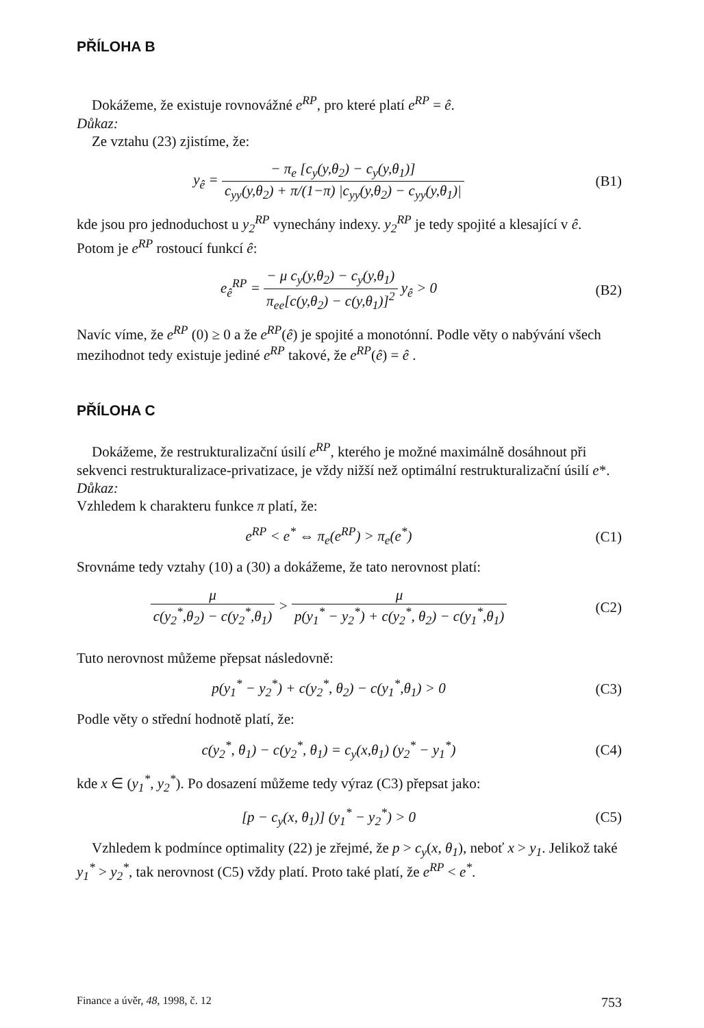PŘÍLOHA B
Dokážeme, že existuje rovnovážné e<sup>RP</sup>, pro které platí e<sup>RP</sup> = ê.
Důkaz:
Ze vztahu (23) zjistíme, že:
y<sub>ê</sub> = − π<sub>e</sub> [c<sub>y</sub>(y,θ<sub>2</sub>) − c<sub>y</sub>(y,θ<sub>1</sub>)] c<sub>yy</sub>(y,θ<sub>2</sub>) + π/(1−π) |c<sub>yy</sub>(y,θ<sub>2</sub>) − c<sub>yy</sub>(y,θ<sub>1</sub>)|
(B1)
kde jsou pro jednoduchost u y<sub>2</sub><sup>RP</sup> vynechány indexy. y<sub>2</sub><sup>RP</sup> je tedy spojité a klesající v ê. Potom je e<sup>RP</sup> rostoucí funkcí ê:
e<sub>ê</sub><sup>RP</sup> = − μ c<sub>y</sub>(y,θ<sub>2</sub>) − c<sub>y</sub>(y,θ<sub>1</sub>) π<sub>ee</sub>[c(y,θ<sub>2</sub>) − c(y,θ<sub>1</sub>)]<sup>2</sup> y<sub>ê</sub> > 0
(B2)
Navíc víme, že e<sup>RP</sup> (0) ≥ 0 a že e<sup>RP</sup>(ê) je spojité a monotónní. Podle věty o nabývání všech mezihodnot tedy existuje jediné e<sup>RP</sup> takové, že e<sup>RP</sup>(ê) = ê .
PŘÍLOHA C
Dokážeme, že restrukturalizační úsilí e<sup>RP</sup>, kterého je možné maximálně dosáhnout při sekvenci restrukturalizace-privatizace, je vždy nižší než optimální restrukturalizační úsilí e*.
Důkaz:
Vzhledem k charakteru funkce π platí, že:
e<sup>RP</sup> < e<sup>*</sup> ⇔ π<sub>e</sub>(e<sup>RP</sup>) > π<sub>e</sub>(e<sup>*</sup>) (C1)
Srovnáme tedy vztahy (10) a (30) a dokážeme, že tato nerovnost platí:
μ c(y<sub>2</sub><sup>*</sup>,θ<sub>2</sub>) − c(y<sub>2</sub><sup>*</sup>,θ<sub>1</sub>) > μ p(y<sub>1</sub><sup>*</sup> − y<sub>2</sub><sup>*</sup>) + c(y<sub>2</sub><sup>*</sup>, θ<sub>2</sub>) − c(y<sub>1</sub><sup>*</sup>,θ<sub>1</sub>)
(C2)
Tuto nerovnost můžeme přepsat následovně:
p(y<sub>1</sub><sup>*</sup> − y<sub>2</sub><sup>*</sup>) + c(y<sub>2</sub><sup>*</sup>, θ<sub>2</sub>) − c(y<sub>1</sub><sup>*</sup>,θ<sub>1</sub>) > 0
(C3)
Podle věty o střední hodnotě platí, že:
c(y<sub>2</sub><sup>*</sup>, θ<sub>1</sub>) − c(y<sub>2</sub><sup>*</sup>, θ<sub>1</sub>) = c<sub>y</sub>(x,θ<sub>1</sub>) (y<sub>2</sub><sup>*</sup> − y<sub>1</sub><sup>*</sup>)
(C4)
kde x ∈ (y<sub>1</sub><sup>*</sup>, y<sub>2</sub><sup>*</sup>). Po dosazení můžeme tedy výraz (C3) přepsat jako:
[p − c<sub>y</sub>(x, θ<sub>1</sub>)] (y<sub>1</sub><sup>*</sup> − y<sub>2</sub><sup>*</sup>) > 0
(C5)
Vzhledem k podmínce optimality (22) je zřejmé, že p > c<sub>y</sub>(x, θ<sub>1</sub>), neboť x > y<sub>1</sub>. Jelikož také y<sub>1</sub><sup>*</sup> > y<sub>2</sub><sup>*</sup>, tak nerovnost (C5) vždy platí. Proto také platí, že e<sup>RP</sup> < e<sup>*</sup>.
Finance a úvěr, 48, 1998, č. 12 753